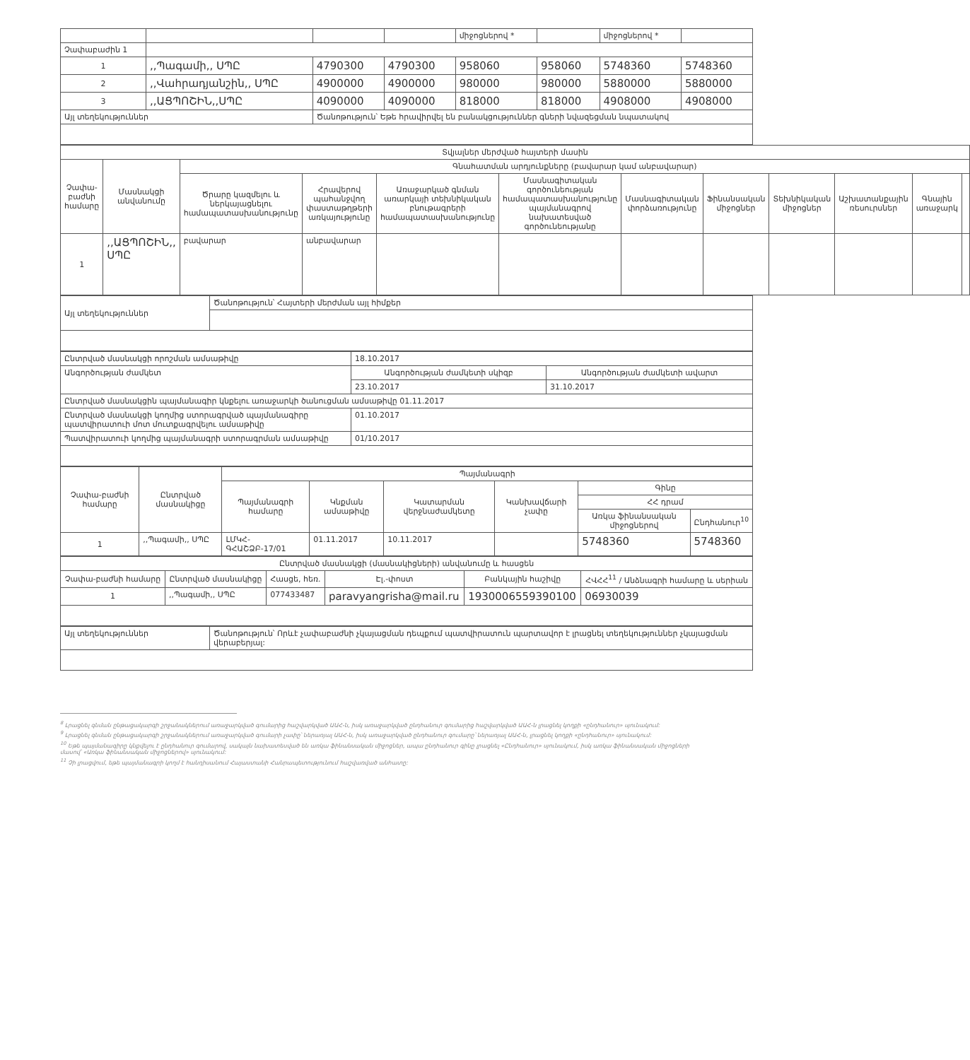| | | | | միջոցներով * | | միջոցներով * | |
| Չափաբաժին 1 | | | | | | | |
| 1 | ,,Պագամի,, ՍՊԸ | 4790300 | 4790300 | 958060 | 958060 | 5748360 | 5748360 |
| 2 | ,,Վահրադյանշին,, ՍՊԸ | 4900000 | 4900000 | 980000 | 980000 | 5880000 | 5880000 |
| 3 | ,,ԱՑՊՈՇԻՆ,,ՍՊԸ | 4090000 | 4090000 | 818000 | 818000 | 4908000 | 4908000 |
| Այլ տեղեկություններ | | Ծանոթություն՝ Եթե հրավիրվել են բանակցություններ գների նվազեցման նպատակով | | | | | |
| Տվյալներ մերժված հայտերի մասին | | | | | | | | | | | |
| --- | --- | --- | --- | --- | --- | --- | --- | --- | --- | --- | --- |
| Չափա-բաժնի համարը | Մասնակցի անվանումը | Գնահատման արդյունքները (բավարար կամ անբավարար) | | | | | | | | | |
| | | Ծրարը կազմելու և ներկայացնելու համապատասխանությունը | Հրավերով պահանջվող փաստաթղթերի առկայությունը | Առաջարկած գնման առարկայի տեխնիկական բնութագրերի համապատասխանությունը | Մասնագիտական գործունեության համապատասխանությունը պայմանագրով նախատեսված գործունեությանը | Մասնագիտական փորձառությունը | Ֆինանսական միջոցներ | Տեխնիկական միջոցներ | Աշխատանքային ռեսուրսներ | Գնային առաջարկ | |
| 1 | ,,ԱՑՊՈՇԻՆ,, ՍՊԸ | բավարար | անբավարար | | | | | | | | |
| Այլ տեղեկություններ | Ծանոթություն՝ Հայտերի մերժման այլ հիմքեր |
| Ընտրված մասնակցի որոշման ամսաթիվը | 18.10.2017 | |
| Անգործության ժամկետ | Անգործության ժամկետի սկիզբ | Անգործության ժամկետի ավարտ |
| | 23.10.2017 | 31.10.2017 |
| Ընտրված մասնակցին պայմանագիր կնքելու առաջարկի ծանուցման ամսաթիվը 01.11.2017 | | |
| Ընտրված մասնակցի կողմից ստորագրված պայմանագիրը պատվիրատուի մոտ մուտքագրվելու ամսաթիվը | 01.10.2017 | |
| Պատվիրատուի կողմից պայմանագրի ստորագրման ամսաթիվը | 01/10.2017 | |
| Չափա-բաժնի համարը | Ընտրված մասնակիցը | Պայմանագրի | | | | | |
| --- | --- | --- | --- | --- | --- | --- | --- |
| | | Պայմանագրի համարը | Կնքման ամսաթիվը | Կատարման վերջնաժամկետը | Կանխավճարի չափը | Գինը | |
| | | | | | | ՀՀ դրամ | |
| | | | | | | Առկա ֆինանսական միջոցներով | Ընդհանուր<sup>10</sup> |
| 1 | ,,Պագամի,, ՍՊԸ | ԼՄԿՀ-ԳՀԱՇՁԲ-17/01 | 01.11.2017 | 10.11.2017 | | 5748360 | 5748360 |
| Ընտրված մասնակցի (մասնակիցների) անվանումը և հասցեն | | | | | |
| --- | --- | --- | --- | --- | --- |
| Չափա-բաժնի համարը | Ընտրված մասնակիցը | Հասցե, հեռ. | Էլ.-փոստ | Բանկային հաշիվը | ՀՎՀՀ<sup>11</sup> / Անձնագրի համարը և սերիան |
| 1 | ,,Պագամի,, ՍՊԸ | 077433487 | paravyangrisha@mail.ru | 1930006559390100 | 06930039 |
| Այլ տեղեկություններ | Ծանոթություն՝ Որևէ չափաբաժնի չկայացման դեպքում պատվիրատուն պարտավոր է լրացնել տեղեկություններ չկայացման վերաբերյալ: |
<sup>8</sup> Լրացնել գնման ընթացակարգի շրջանակներում առաջարկված գումարից հաշվարկված ԱԱՀ-ն, իսկ առաջարկված ընդհանուր գումարից հաշվարկված ԱԱՀ-ն լրացնել կողքի «ընդհանուր» սյունակում:
<sup>9</sup> Լրացնել գնման ընթացակարգի շրջանակներում առաջարկված գումարի չափը՝ ներառյալ ԱԱՀ-ն, իսկ առաջարկված ընդհանուր գումարը՝ ներառյալ ԱԱՀ-ն, լրացնել կողքի «ընդհանուր» սյունակում:
<sup>10</sup> Եթե պայմանագիրը կնքվելու է ընդհանուր գումարով, սակայն նախատեսված են առկա ֆինանսական միջոցներ, ապա ընդհանուր գինը լրացնել «Ընդհանուր» սյունակում, իսկ առկա ֆինանսական միջոցների մասով՝ «Առկա ֆինանսական միջոցներով» սյունակում:
<sup>11</sup> Չի լրացվում, եթե պայմանագրի կողմ է հանդիսանում Հայաստանի Հանրապետությունում հաշվառված անհատը: